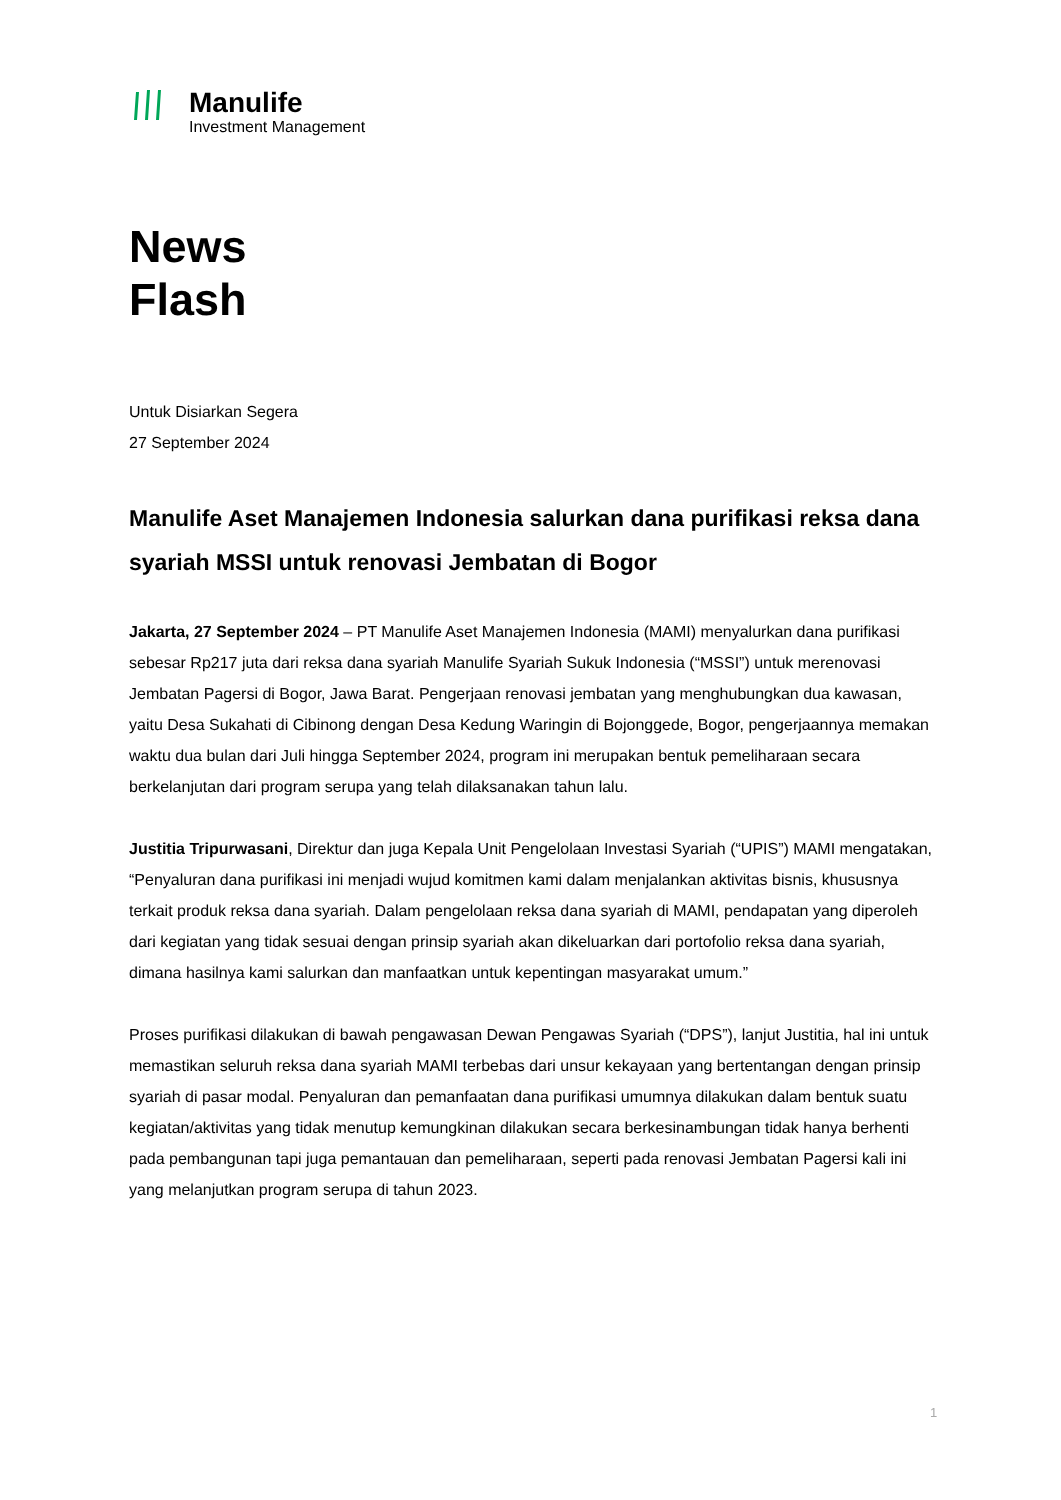Manulife
Investment Management
News
Flash
Untuk Disiarkan Segera
27 September 2024
Manulife Aset Manajemen Indonesia salurkan dana purifikasi reksa dana syariah MSSI untuk renovasi Jembatan di Bogor
Jakarta, 27 September 2024 – PT Manulife Aset Manajemen Indonesia (MAMI) menyalurkan dana purifikasi sebesar Rp217 juta dari reksa dana syariah Manulife Syariah Sukuk Indonesia (“MSSI”) untuk merenovasi Jembatan Pagersi di Bogor, Jawa Barat. Pengerjaan renovasi jembatan yang menghubungkan dua kawasan, yaitu Desa Sukahati di Cibinong dengan Desa Kedung Waringin di Bojonggede, Bogor, pengerjaannya memakan waktu dua bulan dari Juli hingga September 2024, program ini merupakan bentuk pemeliharaan secara berkelanjutan dari program serupa yang telah dilaksanakan tahun lalu.
Justitia Tripurwasani, Direktur dan juga Kepala Unit Pengelolaan Investasi Syariah (“UPIS”) MAMI mengatakan, “Penyaluran dana purifikasi ini menjadi wujud komitmen kami dalam menjalankan aktivitas bisnis, khususnya terkait produk reksa dana syariah. Dalam pengelolaan reksa dana syariah di MAMI, pendapatan yang diperoleh dari kegiatan yang tidak sesuai dengan prinsip syariah akan dikeluarkan dari portofolio reksa dana syariah, dimana hasilnya kami salurkan dan manfaatkan untuk kepentingan masyarakat umum.”
Proses purifikasi dilakukan di bawah pengawasan Dewan Pengawas Syariah (“DPS”), lanjut Justitia, hal ini untuk memastikan seluruh reksa dana syariah MAMI terbebas dari unsur kekayaan yang bertentangan dengan prinsip syariah di pasar modal. Penyaluran dan pemanfaatan dana purifikasi umumnya dilakukan dalam bentuk suatu kegiatan/aktivitas yang tidak menutup kemungkinan dilakukan secara berkesinambungan tidak hanya berhenti pada pembangunan tapi juga pemantauan dan pemeliharaan, seperti pada renovasi Jembatan Pagersi kali ini yang melanjutkan program serupa di tahun 2023.
1